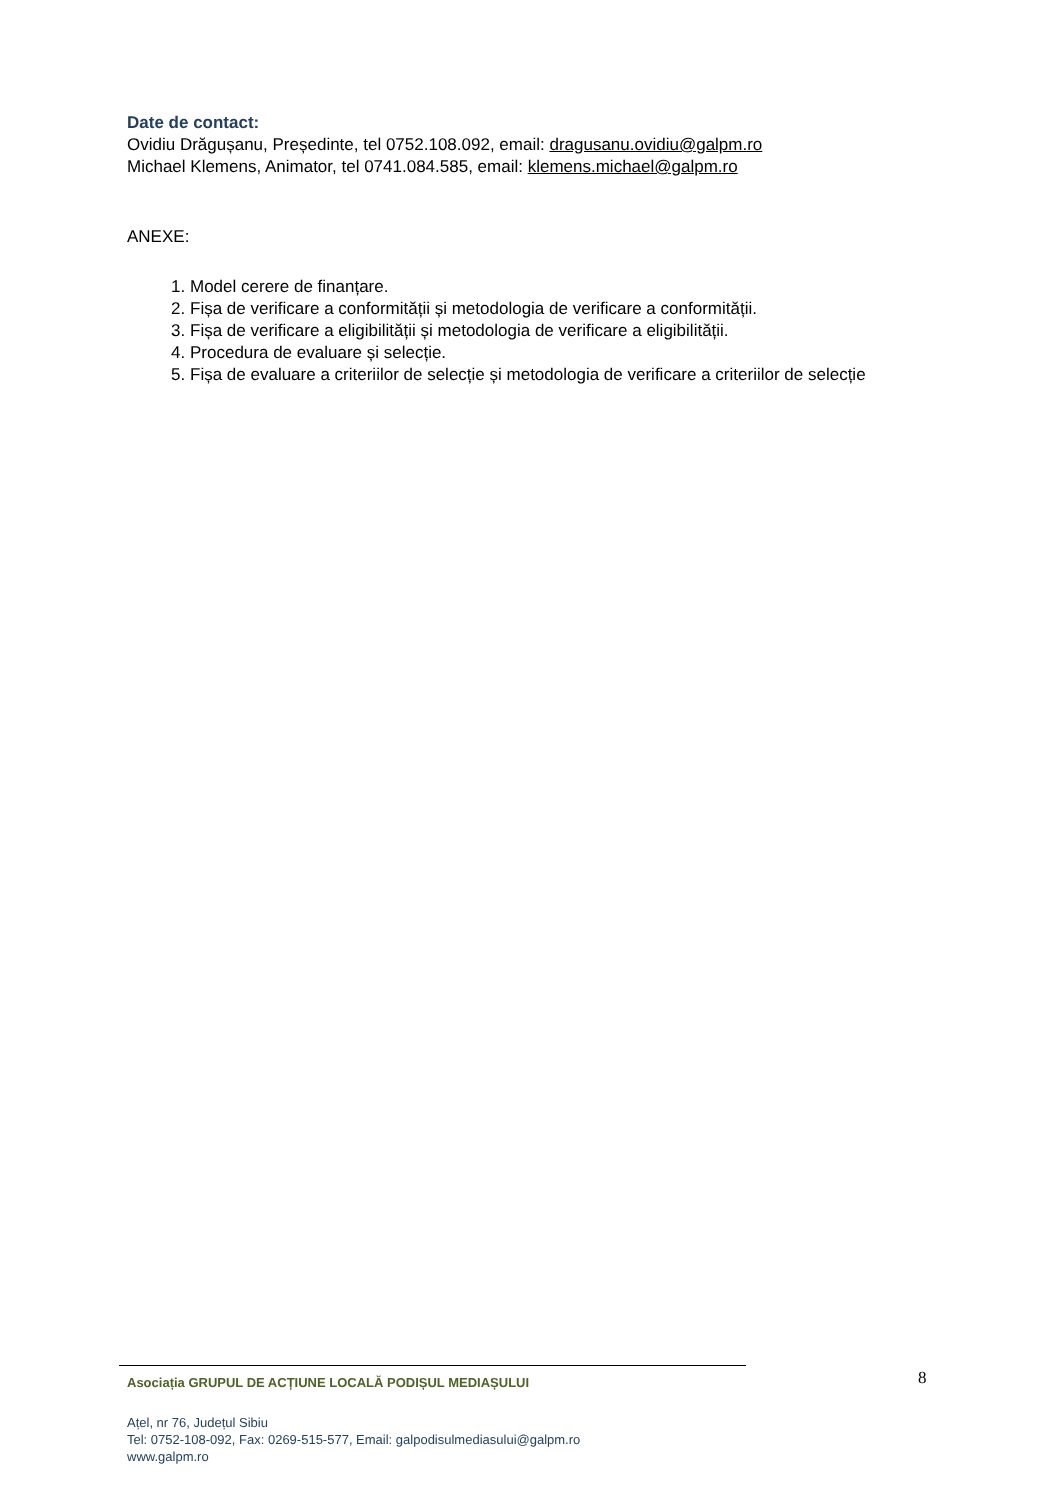Date de contact:
Ovidiu Drăgușanu, Președinte, tel 0752.108.092, email: dragusanu.ovidiu@galpm.ro
Michael Klemens, Animator, tel 0741.084.585, email: klemens.michael@galpm.ro
ANEXE:
1. Model cerere de finanțare.
2. Fișa de verificare a conformității și metodologia de verificare a conformității.
3. Fișa de verificare a eligibilității și metodologia de verificare a eligibilității.
4. Procedura de evaluare și selecție.
5. Fișa de evaluare a criteriilor de selecție și metodologia de verificare a criteriilor de selecție
8
Asociația GRUPUL DE ACȚIUNE LOCALĂ PODIȘUL MEDIAȘULUI
Ațel, nr 76, Județul Sibiu
Tel: 0752-108-092, Fax: 0269-515-577, Email: galpodisulmediasului@galpm.ro
www.galpm.ro